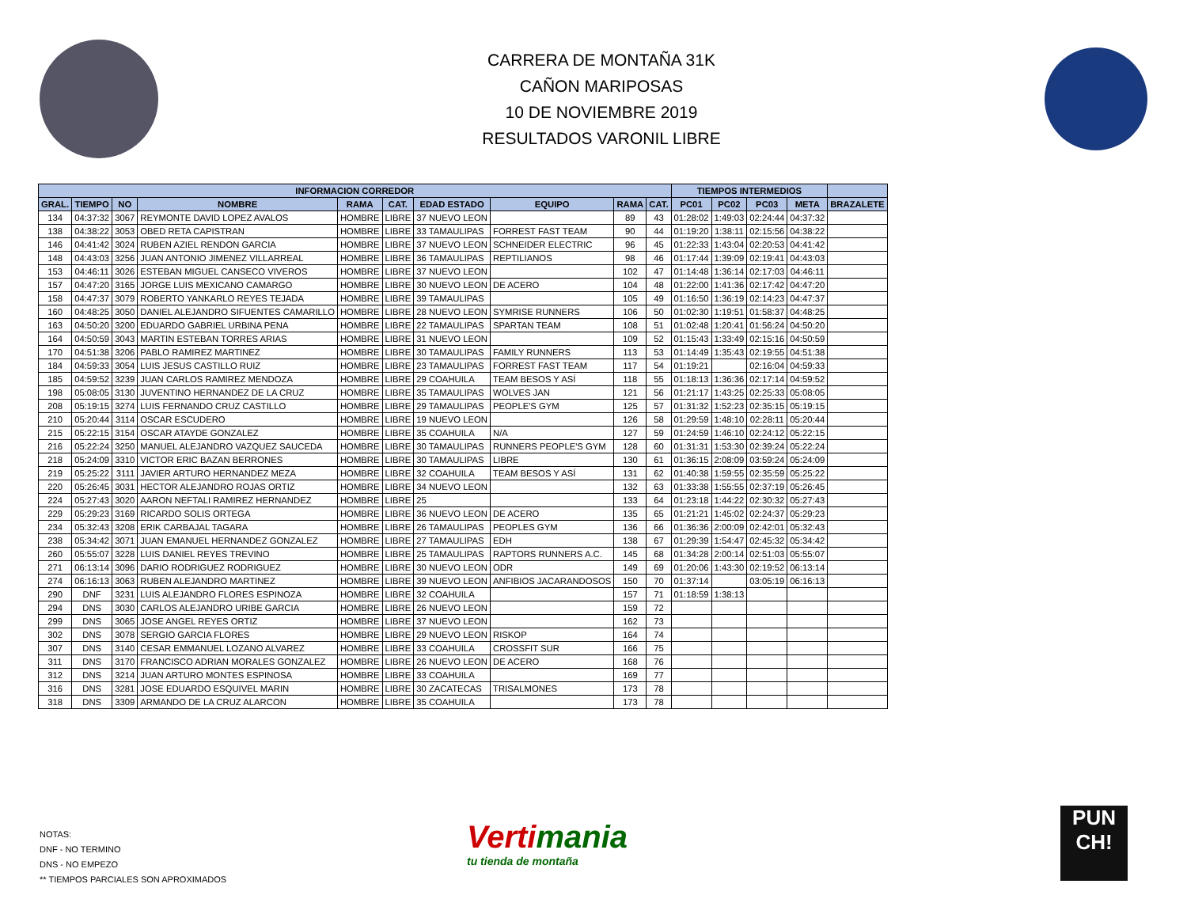CARRERA DE MONTAÑA 31K
CAÑON MARIPOSAS
10 DE NOVIEMBRE 2019
RESULTADOS VARONIL LIBRE
| INFORMACION CORREDOR | | | | | | | | | | TIEMPOS INTERMEDIOS | | | | |
| --- | --- | --- | --- | --- | --- | --- | --- | --- | --- | --- | --- | --- | --- | --- |
| GRAL. | TIEMPO | NO | NOMBRE | RAMA | CAT. | EDAD ESTADO | EQUIPO | RAMA | CAT. | PC01 | PC02 | PC03 | META | BRAZALETE |
| 134 | 04:37:32 | 3067 | REYMONTE DAVID LOPEZ AVALOS | HOMBRE | LIBRE | 37 NUEVO LEON | | 89 | 43 | 01:28:02 | 1:49:03 | 02:24:44 | 04:37:32 | |
| 138 | 04:38:22 | 3053 | OBED RETA CAPISTRAN | HOMBRE | LIBRE | 33 TAMAULIPAS | FORREST FAST TEAM | 90 | 44 | 01:19:20 | 1:38:11 | 02:15:56 | 04:38:22 | |
| 146 | 04:41:42 | 3024 | RUBEN AZIEL RENDON GARCIA | HOMBRE | LIBRE | 37 NUEVO LEON | SCHNEIDER ELECTRIC | 96 | 45 | 01:22:33 | 1:43:04 | 02:20:53 | 04:41:42 | |
| 148 | 04:43:03 | 3256 | JUAN ANTONIO JIMENEZ VILLARREAL | HOMBRE | LIBRE | 36 TAMAULIPAS | REPTILIANOS | 98 | 46 | 01:17:44 | 1:39:09 | 02:19:41 | 04:43:03 | |
| 153 | 04:46:11 | 3026 | ESTEBAN MIGUEL CANSECO VIVEROS | HOMBRE | LIBRE | 37 NUEVO LEON | | 102 | 47 | 01:14:48 | 1:36:14 | 02:17:03 | 04:46:11 | |
| 157 | 04:47:20 | 3165 | JORGE LUIS MEXICANO CAMARGO | HOMBRE | LIBRE | 30 NUEVO LEON | DE ACERO | 104 | 48 | 01:22:00 | 1:41:36 | 02:17:42 | 04:47:20 | |
| 158 | 04:47:37 | 3079 | ROBERTO YANKARLO REYES TEJADA | HOMBRE | LIBRE | 39 TAMAULIPAS | | 105 | 49 | 01:16:50 | 1:36:19 | 02:14:23 | 04:47:37 | |
| 160 | 04:48:25 | 3050 | DANIEL ALEJANDRO SIFUENTES CAMARILLO | HOMBRE | LIBRE | 28 NUEVO LEON | SYMRISE RUNNERS | 106 | 50 | 01:02:30 | 1:19:51 | 01:58:37 | 04:48:25 | |
| 163 | 04:50:20 | 3200 | EDUARDO GABRIEL URBINA PENA | HOMBRE | LIBRE | 22 TAMAULIPAS | SPARTAN TEAM | 108 | 51 | 01:02:48 | 1:20:41 | 01:56:24 | 04:50:20 | |
| 164 | 04:50:59 | 3043 | MARTIN ESTEBAN TORRES ARIAS | HOMBRE | LIBRE | 31 NUEVO LEON | | 109 | 52 | 01:15:43 | 1:33:49 | 02:15:16 | 04:50:59 | |
| 170 | 04:51:38 | 3206 | PABLO RAMIREZ MARTINEZ | HOMBRE | LIBRE | 30 TAMAULIPAS | FAMILY RUNNERS | 113 | 53 | 01:14:49 | 1:35:43 | 02:19:55 | 04:51:38 | |
| 184 | 04:59:33 | 3054 | LUIS JESUS CASTILLO RUIZ | HOMBRE | LIBRE | 23 TAMAULIPAS | FORREST FAST TEAM | 117 | 54 | 01:19:21 | | 02:16:04 | 04:59:33 | |
| 185 | 04:59:52 | 3239 | JUAN CARLOS RAMIREZ MENDOZA | HOMBRE | LIBRE | 29 COAHUILA | TEAM BESOS Y ASÍ | 118 | 55 | 01:18:13 | 1:36:36 | 02:17:14 | 04:59:52 | |
| 198 | 05:08:05 | 3130 | JUVENTINO HERNANDEZ DE LA CRUZ | HOMBRE | LIBRE | 35 TAMAULIPAS | WOLVES JAN | 121 | 56 | 01:21:17 | 1:43:25 | 02:25:33 | 05:08:05 | |
| 208 | 05:19:15 | 3274 | LUIS FERNANDO CRUZ CASTILLO | HOMBRE | LIBRE | 29 TAMAULIPAS | PEOPLE'S GYM | 125 | 57 | 01:31:32 | 1:52:23 | 02:35:15 | 05:19:15 | |
| 210 | 05:20:44 | 3114 | OSCAR ESCUDERO | HOMBRE | LIBRE | 19 NUEVO LEON | | 126 | 58 | 01:29:59 | 1:48:10 | 02:28:11 | 05:20:44 | |
| 215 | 05:22:15 | 3154 | OSCAR ATAYDE GONZALEZ | HOMBRE | LIBRE | 35 COAHUILA | N/A | 127 | 59 | 01:24:59 | 1:46:10 | 02:24:12 | 05:22:15 | |
| 216 | 05:22:24 | 3250 | MANUEL ALEJANDRO VAZQUEZ SAUCEDA | HOMBRE | LIBRE | 30 TAMAULIPAS | RUNNERS PEOPLE'S GYM | 128 | 60 | 01:31:31 | 1:53:30 | 02:39:24 | 05:22:24 | |
| 218 | 05:24:09 | 3310 | VICTOR ERIC BAZAN BERRONES | HOMBRE | LIBRE | 30 TAMAULIPAS | LIBRE | 130 | 61 | 01:36:15 | 2:08:09 | 03:59:24 | 05:24:09 | |
| 219 | 05:25:22 | 3111 | JAVIER ARTURO HERNANDEZ MEZA | HOMBRE | LIBRE | 32 COAHUILA | TEAM BESOS Y ASÍ | 131 | 62 | 01:40:38 | 1:59:55 | 02:35:59 | 05:25:22 | |
| 220 | 05:26:45 | 3031 | HECTOR ALEJANDRO ROJAS ORTIZ | HOMBRE | LIBRE | 34 NUEVO LEON | | 132 | 63 | 01:33:38 | 1:55:55 | 02:37:19 | 05:26:45 | |
| 224 | 05:27:43 | 3020 | AARON NEFTALI RAMIREZ HERNANDEZ | HOMBRE | LIBRE | 25 | | 133 | 64 | 01:23:18 | 1:44:22 | 02:30:32 | 05:27:43 | |
| 229 | 05:29:23 | 3169 | RICARDO SOLIS ORTEGA | HOMBRE | LIBRE | 36 NUEVO LEON | DE ACERO | 135 | 65 | 01:21:21 | 1:45:02 | 02:24:37 | 05:29:23 | |
| 234 | 05:32:43 | 3208 | ERIK CARBAJAL TAGARA | HOMBRE | LIBRE | 26 TAMAULIPAS | PEOPLES GYM | 136 | 66 | 01:36:36 | 2:00:09 | 02:42:01 | 05:32:43 | |
| 238 | 05:34:42 | 3071 | JUAN EMANUEL HERNANDEZ GONZALEZ | HOMBRE | LIBRE | 27 TAMAULIPAS | EDH | 138 | 67 | 01:29:39 | 1:54:47 | 02:45:32 | 05:34:42 | |
| 260 | 05:55:07 | 3228 | LUIS DANIEL REYES TREVINO | HOMBRE | LIBRE | 25 TAMAULIPAS | RAPTORS RUNNERS A.C. | 145 | 68 | 01:34:28 | 2:00:14 | 02:51:03 | 05:55:07 | |
| 271 | 06:13:14 | 3096 | DARIO RODRIGUEZ RODRIGUEZ | HOMBRE | LIBRE | 30 NUEVO LEON | ODR | 149 | 69 | 01:20:06 | 1:43:30 | 02:19:52 | 06:13:14 | |
| 274 | 06:16:13 | 3063 | RUBEN ALEJANDRO MARTINEZ | HOMBRE | LIBRE | 39 NUEVO LEON | ANFIBIOS JACARANDOSOS | 150 | 70 | 01:37:14 | | 03:05:19 | 06:16:13 | |
| 290 | DNF | 3231 | LUIS ALEJANDRO FLORES ESPINOZA | HOMBRE | LIBRE | 32 COAHUILA | | 157 | 71 | 01:18:59 | 1:38:13 | | | |
| 294 | DNS | 3030 | CARLOS ALEJANDRO URIBE GARCIA | HOMBRE | LIBRE | 26 NUEVO LEON | | 159 | 72 | | | | | |
| 299 | DNS | 3065 | JOSE ANGEL REYES ORTIZ | HOMBRE | LIBRE | 37 NUEVO LEON | | 162 | 73 | | | | | |
| 302 | DNS | 3078 | SERGIO GARCIA FLORES | HOMBRE | LIBRE | 29 NUEVO LEON | RISKOP | 164 | 74 | | | | | |
| 307 | DNS | 3140 | CESAR EMMANUEL LOZANO ALVAREZ | HOMBRE | LIBRE | 33 COAHUILA | CROSSFIT SUR | 166 | 75 | | | | | |
| 311 | DNS | 3170 | FRANCISCO ADRIAN MORALES GONZALEZ | HOMBRE | LIBRE | 26 NUEVO LEON | DE ACERO | 168 | 76 | | | | | |
| 312 | DNS | 3214 | JUAN ARTURO MONTES ESPINOSA | HOMBRE | LIBRE | 33 COAHUILA | | 169 | 77 | | | | | |
| 316 | DNS | 3281 | JOSE EDUARDO ESQUIVEL MARIN | HOMBRE | LIBRE | 30 ZACATECAS | TRISALMONES | 173 | 78 | | | | | |
| 318 | DNS | 3309 | ARMANDO DE LA CRUZ ALARCON | HOMBRE | LIBRE | 35 COAHUILA | | 173 | 78 | | | | | |
NOTAS:
DNF - NO TERMINO
DNS - NO EMPEZO
** TIEMPOS PARCIALES SON APROXIMADOS
Vertimania
tu tienda de montaña
PUN
CH!